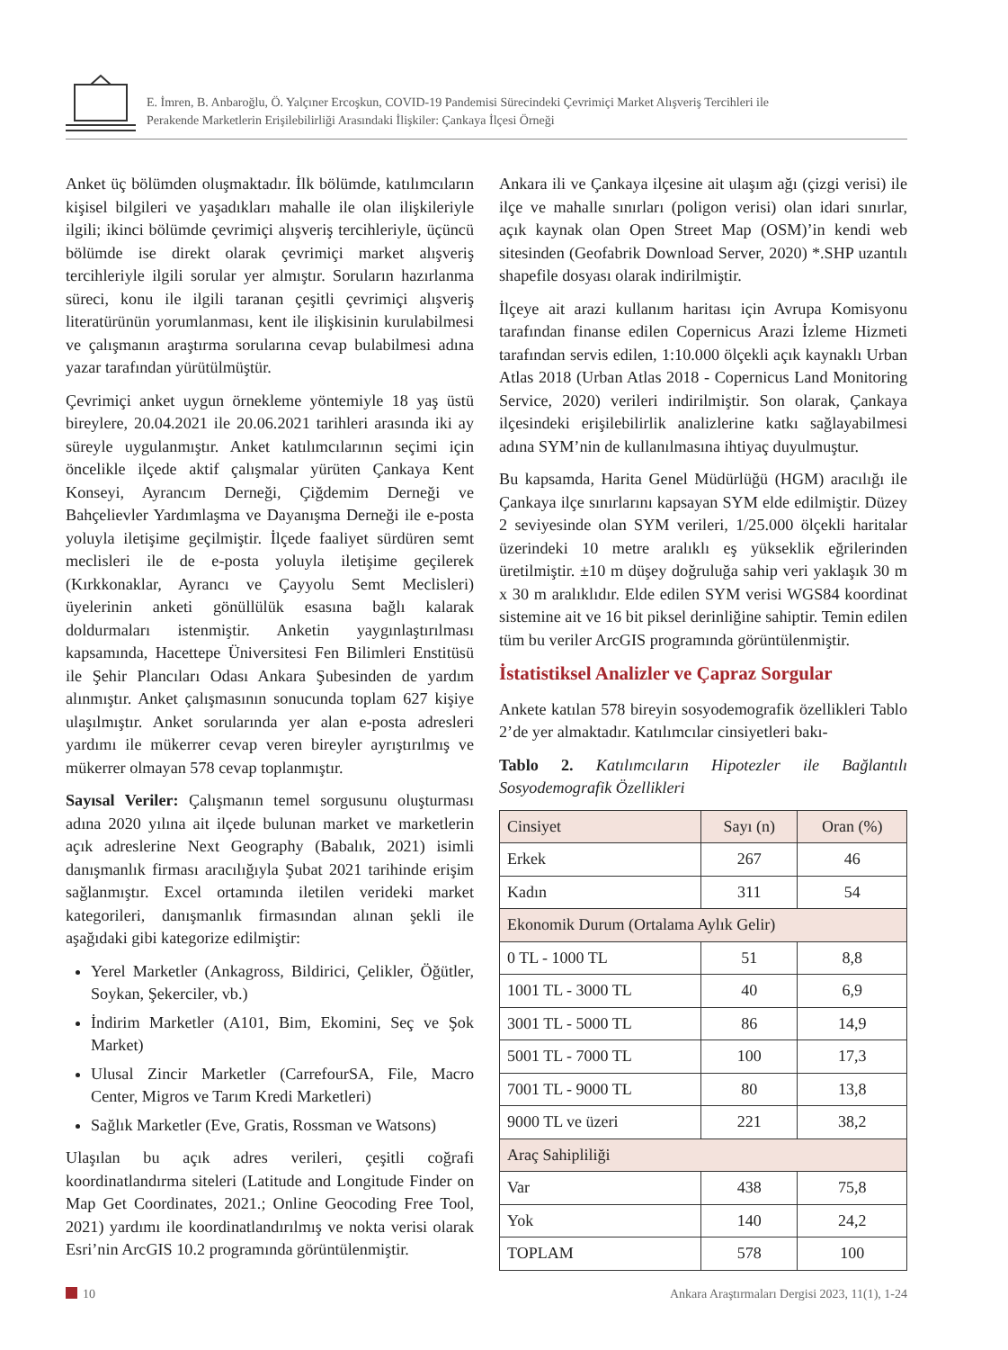E. İmren, B. Anbaroğlu, Ö. Yalçıner Ercoşkun, COVID-19 Pandemisi Sürecindeki Çevrimiçi Market Alışveriş Tercihleri ile
Perakende Marketlerin Erişilebilirliği Arasındaki İlişkiler: Çankaya İlçesi Örneği
Anket üç bölümden oluşmaktadır. İlk bölümde, katılımcıların kişisel bilgileri ve yaşadıkları mahalle ile olan ilişkileriyle ilgili; ikinci bölümde çevrimiçi alışveriş tercihleriyle, üçüncü bölümde ise direkt olarak çevrimiçi market alışveriş tercihleriyle ilgili sorular yer almıştır. Soruların hazırlanma süreci, konu ile ilgili taranan çeşitli çevrimiçi alışveriş literatürünün yorumlanması, kent ile ilişkisinin kurulabilmesi ve çalışmanın araştırma sorularına cevap bulabilmesi adına yazar tarafından yürütülmüştür.
Çevrimiçi anket uygun örnekleme yöntemiyle 18 yaş üstü bireylere, 20.04.2021 ile 20.06.2021 tarihleri arasında iki ay süreyle uygulanmıştır. Anket katılımcılarının seçimi için öncelikle ilçede aktif çalışmalar yürüten Çankaya Kent Konseyi, Ayrancım Derneği, Çiğdemim Derneği ve Bahçelievler Yardımlaşma ve Dayanışma Derneği ile e-posta yoluyla iletişime geçilmiştir. İlçede faaliyet sürdüren semt meclisleri ile de e-posta yoluyla iletişime geçilerek (Kırkkonaklar, Ayrancı ve Çayyolu Semt Meclisleri) üyelerinin anketi gönüllülük esasına bağlı kalarak doldurmaları istenmiştir. Anketin yaygınlaştırılması kapsamında, Hacettepe Üniversitesi Fen Bilimleri Enstitüsü ile Şehir Plancıları Odası Ankara Şubesinden de yardım alınmıştır. Anket çalışmasının sonucunda toplam 627 kişiye ulaşılmıştır. Anket sorularında yer alan e-posta adresleri yardımı ile mükerrer cevap veren bireyler ayrıştırılmış ve mükerrer olmayan 578 cevap toplanmıştır.
Sayısal Veriler: Çalışmanın temel sorgusunu oluşturması adına 2020 yılına ait ilçede bulunan market ve marketlerin açık adreslerine Next Geography (Babalık, 2021) isimli danışmanlık firması aracılığıyla Şubat 2021 tarihinde erişim sağlanmıştır. Excel ortamında iletilen verideki market kategorileri, danışmanlık firmasından alınan şekli ile aşağıdaki gibi kategorize edilmiştir:
Yerel Marketler (Ankagross, Bildirici, Çelikler, Öğütler, Soykan, Şekerciler, vb.)
İndirim Marketler (A101, Bim, Ekomini, Seç ve Şok Market)
Ulusal Zincir Marketler (CarrefourSA, File, Macro Center, Migros ve Tarım Kredi Marketleri)
Sağlık Marketler (Eve, Gratis, Rossman ve Watsons)
Ulaşılan bu açık adres verileri, çeşitli coğrafi koordinatlandırma siteleri (Latitude and Longitude Finder on Map Get Coordinates, 2021.; Online Geocoding Free Tool, 2021) yardımı ile koordinatlandırılmış ve nokta verisi olarak Esri’nin ArcGIS 10.2 programında görüntülenmiştir.
Ankara ili ve Çankaya ilçesine ait ulaşım ağı (çizgi verisi) ile ilçe ve mahalle sınırları (poligon verisi) olan idari sınırlar, açık kaynak olan Open Street Map (OSM)’in kendi web sitesinden (Geofabrik Download Server, 2020) *.SHP uzantılı shapefile dosyası olarak indirilmiştir.
İlçeye ait arazi kullanım haritası için Avrupa Komisyonu tarafından finanse edilen Copernicus Arazi İzleme Hizmeti tarafından servis edilen, 1:10.000 ölçekli açık kaynaklı Urban Atlas 2018 (Urban Atlas 2018 - Copernicus Land Monitoring Service, 2020) verileri indirilmiştir. Son olarak, Çankaya ilçesindeki erişilebilirlik analizlerine katkı sağlayabilmesi adına SYM’nin de kullanılmasına ihtiyaç duyulmuştur.
Bu kapsamda, Harita Genel Müdürlüğü (HGM) aracılığı ile Çankaya ilçe sınırlarını kapsayan SYM elde edilmiştir. Düzey 2 seviyesinde olan SYM verileri, 1/25.000 ölçekli haritalar üzerindeki 10 metre aralıklı eş yükseklik eğrilerinden üretilmiştir. ±10 m düşey doğruluğa sahip veri yaklaşık 30 m x 30 m aralıklıdır. Elde edilen SYM verisi WGS84 koordinat sistemine ait ve 16 bit piksel derinliğine sahiptir. Temin edilen tüm bu veriler ArcGIS programında görüntülenmiştir.
İstatistiksel Analizler ve Çapraz Sorgular
Ankete katılan 578 bireyin sosyodemografik özellikleri Tablo 2’de yer almaktadır. Katılımcılar cinsiyetleri bakı-
Tablo 2. Katılımcıların Hipotezler ile Bağlantılı Sosyodemografik Özellikleri
| Cinsiyet | Sayı (n) | Oran (%) |
| Erkek | 267 | 46 |
| Kadın | 311 | 54 |
| Ekonomik Durum (Ortalama Aylık Gelir) | | |
| 0 TL - 1000 TL | 51 | 8,8 |
| 1001 TL - 3000 TL | 40 | 6,9 |
| 3001 TL - 5000 TL | 86 | 14,9 |
| 5001 TL - 7000 TL | 100 | 17,3 |
| 7001 TL - 9000 TL | 80 | 13,8 |
| 9000 TL ve üzeri | 221 | 38,2 |
| Araç Sahipliliği | | |
| Var | 438 | 75,8 |
| Yok | 140 | 24,2 |
| TOPLAM | 578 | 100 |
10 Ankara Araştırmaları Dergisi 2023, 11(1), 1-24